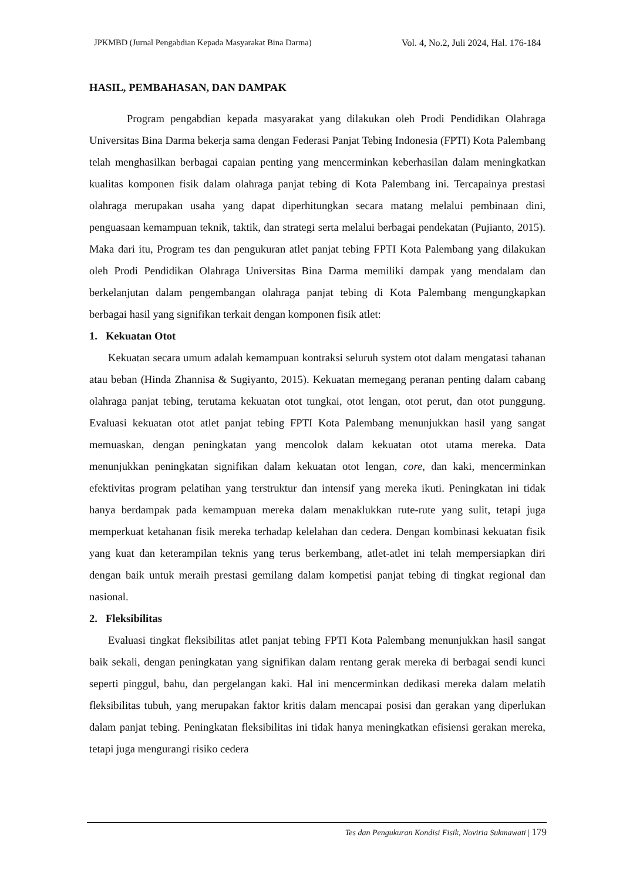JPKMBD (Jurnal Pengabdian Kepada Masyarakat Bina Darma) Vol. 4, No.2, Juli 2024, Hal. 176-184
HASIL, PEMBAHASAN, DAN DAMPAK
Program pengabdian kepada masyarakat yang dilakukan oleh Prodi Pendidikan Olahraga Universitas Bina Darma bekerja sama dengan Federasi Panjat Tebing Indonesia (FPTI) Kota Palembang telah menghasilkan berbagai capaian penting yang mencerminkan keberhasilan dalam meningkatkan kualitas komponen fisik dalam olahraga panjat tebing di Kota Palembang ini. Tercapainya prestasi olahraga merupakan usaha yang dapat diperhitungkan secara matang melalui pembinaan dini, penguasaan kemampuan teknik, taktik, dan strategi serta melalui berbagai pendekatan (Pujianto, 2015). Maka dari itu, Program tes dan pengukuran atlet panjat tebing FPTI Kota Palembang yang dilakukan oleh Prodi Pendidikan Olahraga Universitas Bina Darma memiliki dampak yang mendalam dan berkelanjutan dalam pengembangan olahraga panjat tebing di Kota Palembang mengungkapkan berbagai hasil yang signifikan terkait dengan komponen fisik atlet:
1. Kekuatan Otot
Kekuatan secara umum adalah kemampuan kontraksi seluruh system otot dalam mengatasi tahanan atau beban (Hinda Zhannisa & Sugiyanto, 2015). Kekuatan memegang peranan penting dalam cabang olahraga panjat tebing, terutama kekuatan otot tungkai, otot lengan, otot perut, dan otot punggung. Evaluasi kekuatan otot atlet panjat tebing FPTI Kota Palembang menunjukkan hasil yang sangat memuaskan, dengan peningkatan yang mencolok dalam kekuatan otot utama mereka. Data menunjukkan peningkatan signifikan dalam kekuatan otot lengan, core, dan kaki, mencerminkan efektivitas program pelatihan yang terstruktur dan intensif yang mereka ikuti. Peningkatan ini tidak hanya berdampak pada kemampuan mereka dalam menaklukkan rute-rute yang sulit, tetapi juga memperkuat ketahanan fisik mereka terhadap kelelahan dan cedera. Dengan kombinasi kekuatan fisik yang kuat dan keterampilan teknis yang terus berkembang, atlet-atlet ini telah mempersiapkan diri dengan baik untuk meraih prestasi gemilang dalam kompetisi panjat tebing di tingkat regional dan nasional.
2. Fleksibilitas
Evaluasi tingkat fleksibilitas atlet panjat tebing FPTI Kota Palembang menunjukkan hasil sangat baik sekali, dengan peningkatan yang signifikan dalam rentang gerak mereka di berbagai sendi kunci seperti pinggul, bahu, dan pergelangan kaki. Hal ini mencerminkan dedikasi mereka dalam melatih fleksibilitas tubuh, yang merupakan faktor kritis dalam mencapai posisi dan gerakan yang diperlukan dalam panjat tebing. Peningkatan fleksibilitas ini tidak hanya meningkatkan efisiensi gerakan mereka, tetapi juga mengurangi risiko cedera
Tes dan Pengukuran Kondisi Fisik, Noviria Sukmawati | 179